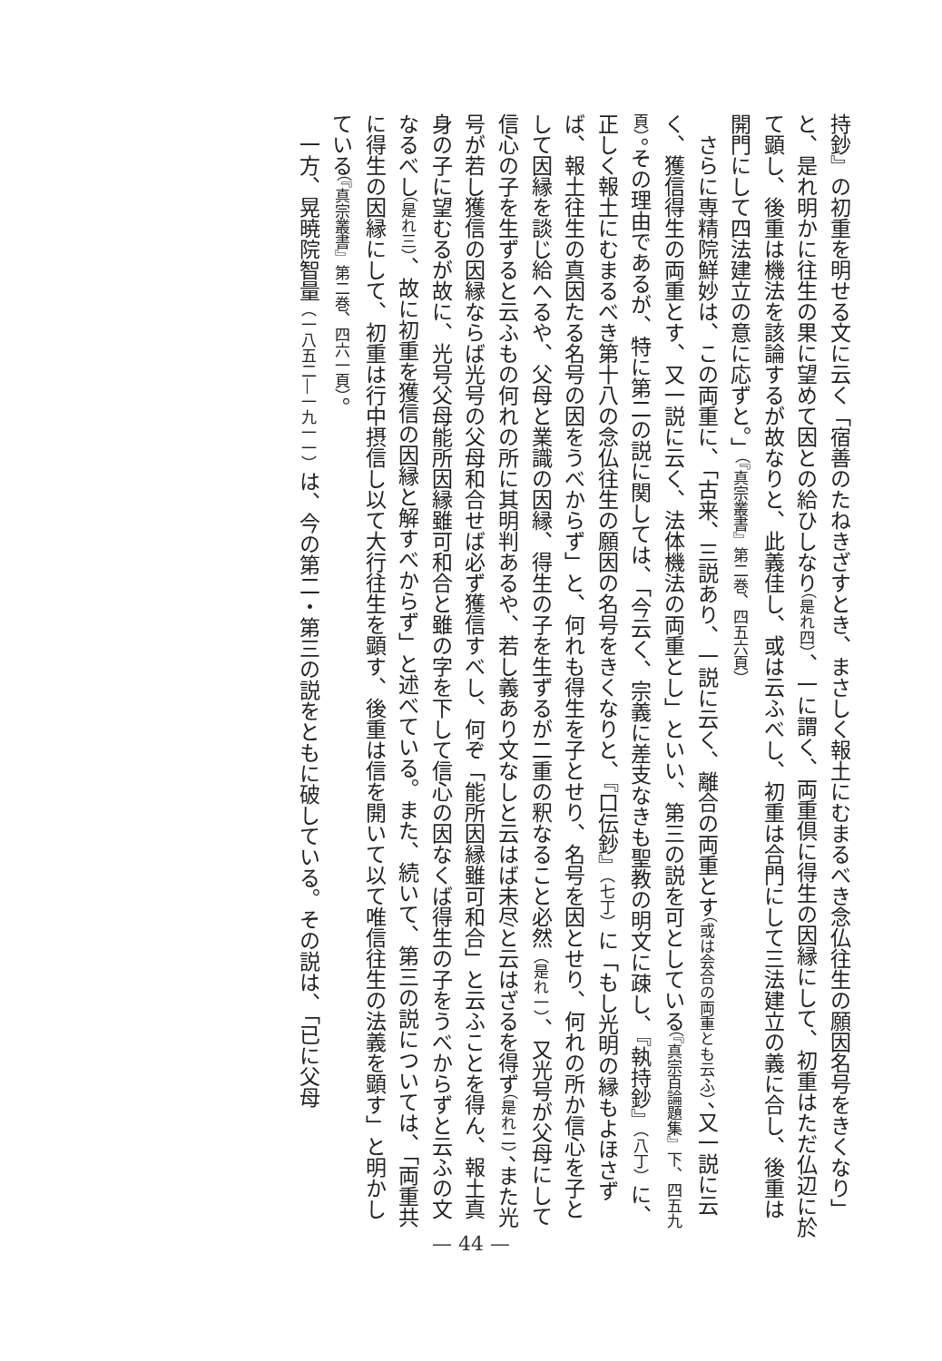持鈔』の初重を明せる文に云く「宿善のたねきざすとき、まさしく報土にむまるべき念仏往生の願因名号をきくなり」と、是れ明かに往生の果に望めて因との給ひしなり（是れ四）、一に謂く、両重倶に得生の因縁にして、初重はただ仏辺に於て顕し、後重は機法を該論するが故なりと、此義佳し、或は云ふべし、初重は合門にして三法建立の義に合し、後重は開門にして四法建立の意に応ずと。」（『真宗叢書』第二巻、四五六頁）
さらに専精院鮮妙は、この両重に、「古来、三説あり、一説に云く、離合の両重とす（或は会合の両重とも云ふ）、又一説に云く、獲信得生の両重とす、又一説に云く、法体機法の両重とし」といい、第三の説を可としている（『真宗百論題集』下、四五九頁）。その理由であるが、特に第二の説に関しては、「今云く、宗義に差支なきも聖教の明文に疎し、『執持鈔』（八丁）に、正しく報土にむまるべき第十八の念仏往生の願因の名号をきくなりと、『口伝鈔』（七丁）に「もし光明の縁もよほさずば、報土往生の真因たる名号の因をうべからず」と、何れも得生を子とせり、名号を因とせり、何れの所か信心を子として因縁を談じ給へるや、父母と業識の因縁、得生の子を生ずるが二重の釈なること必然（是れ一）、又光号が父母にして信心の子を生ずると云ふもの何れの所に其明判あるや、若し義あり文なしと云はば未尽と云はざるを得ず（是れ二）、また光号が若し獲信の因縁ならば光号の父母和合せば必ず獲信すべし、何ぞ「能所因縁雖可和合」と云ふことを得ん、報土真身の子に望むるが故に、光号父母能所因縁雖可和合と雖の字を下して信心の因なくば得生の子をうべからずと云ふの文なるべし（是れ三）、故に初重を獲信の因縁と解すべからず」と述べている。また、続いて、第三の説については、「両重共に得生の因縁にして、初重は行中摂信し以て大行往生を顕す、後重は信を開いて以て唯信往生の法義を顕す」と明かしている（『真宗叢書』第二巻、四六一頁）。
一方、晃暁院智量（一八五二―一九一一）は、今の第二・第三の説をともに破している。その説は、「已に父母
— 44 —